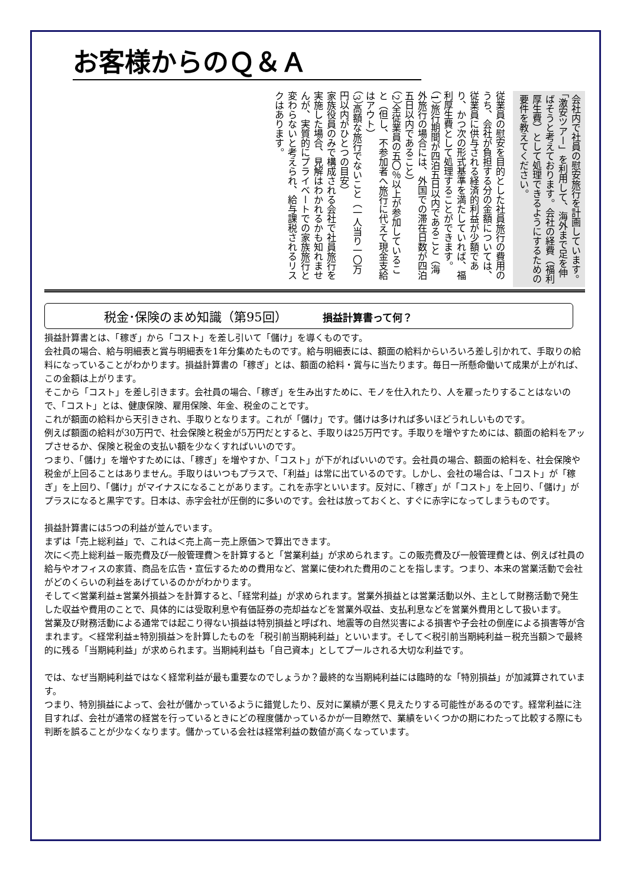お客様からのＱ＆Ａ
会社内で社員の慰安旅行を計画しています。「激安ツアー」を利用して、海外まで足を伸ばそうと考えております。会社の経費（福利厚生費）として処理できるようにするための要件を教えてください。
従業員の慰安を目的とした社員旅行の費用のうち、会社が負担する分の金額については、従業員に供与される経済的利益が少額であり、かつ次の形式基準を満たしていれば、福利厚生費として処理することができます。
（1）旅行期間が四泊五日以内であること（海外旅行の場合には、外国での滞在日数が四泊五日以内であること）
（2）全従業員の五〇％以上が参加していること（但し、不参加者へ旅行に代えて現金支給はアウト）
（3）高額な旅行でないこと（一人当り一〇万円以内がひとつの目安）
家族役員のみで構成される会社で社員旅行を実施した場合、見解はわかれるかも知れませんが、実質的にプライベートでの家族旅行と変わらないと考えられ、給与課税されるリスクはあります。
税金･保険のまめ知識（第95回） 損益計算書って何？
損益計算書とは、「稼ぎ」から「コスト」を差し引いて「儲け」を導くものです。
会社員の場合、給与明細表と賞与明細表を1年分集めたものです。給与明細表には、額面の給料からいろいろ差し引かれて、手取りの給料になっていることがわかります。損益計算書の「稼ぎ」とは、額面の給料・賞与に当たります。毎日一所懸命働いて成果が上がれば、この金額は上がります。
そこから「コスト」を差し引きます。会社員の場合、「稼ぎ」を生み出すために、モノを仕入れたり、人を雇ったりすることはないので、「コスト」とは、健康保険、雇用保険、年金、税金のことです。
これが額面の給料から天引きされ、手取りとなります。これが「儲け」です。儲けは多ければ多いほどうれしいものです。
例えば額面の給料が30万円で、社会保険と税金が5万円だとすると、手取りは25万円です。手取りを増やすためには、額面の給料をアップさせるか、保険と税金の支払い額を少なくすればいいのです。
つまり、「儲け」を増やすためには、「稼ぎ」を増やすか、「コスト」が下がればいいのです。会社員の場合、額面の給料を、社会保険や税金が上回ることはありません。手取りはいつもプラスで、「利益」は常に出ているのです。しかし、会社の場合は、「コスト」が「稼ぎ」を上回り、「儲け」がマイナスになることがあります。これを赤字といいます。反対に、「稼ぎ」が「コスト」を上回り、「儲け」がプラスになると黒字です。日本は、赤字会社が圧倒的に多いのです。会社は放っておくと、すぐに赤字になってしまうものです。
損益計算書には5つの利益が並んでいます。
まずは「売上総利益」で、これは＜売上高－売上原価＞で算出できます。
次に＜売上総利益－販売費及び一般管理費＞を計算すると「営業利益」が求められます。この販売費及び一般管理費とは、例えば社員の給与やオフィスの家賃、商品を広告・宣伝するための費用など、営業に使われた費用のことを指します。つまり、本来の営業活動で会社がどのくらいの利益をあげているのかがわかります。
そして＜営業利益±営業外損益＞を計算すると、「経常利益」が求められます。営業外損益とは営業活動以外、主として財務活動で発生した収益や費用のことで、具体的には受取利息や有価証券の売却益などを営業外収益、支払利息などを営業外費用として扱います。
営業及び財務活動による通常では起こり得ない損益は特別損益と呼ばれ、地震等の自然災害による損害や子会社の倒産による損害等が含まれます。＜経常利益±特別損益＞を計算したものを「税引前当期純利益」といいます。そして＜税引前当期純利益－税充当額＞で最終的に残る「当期純利益」が求められます。当期純利益も「自己資本」としてプールされる大切な利益です。
では、なぜ当期純利益ではなく経常利益が最も重要なのでしょうか？最終的な当期純利益には臨時的な「特別損益」が加減算されています。
つまり、特別損益によって、会社が儲かっているように錯覚したり、反対に業績が悪く見えたりする可能性があるのです。経常利益に注目すれば、会社が通常の経営を行っているときにどの程度儲かっているかが一目瞭然で、業績をいくつかの期にわたって比較する際にも判断を誤ることが少なくなります。儲かっている会社は経常利益の数値が高くなっています。